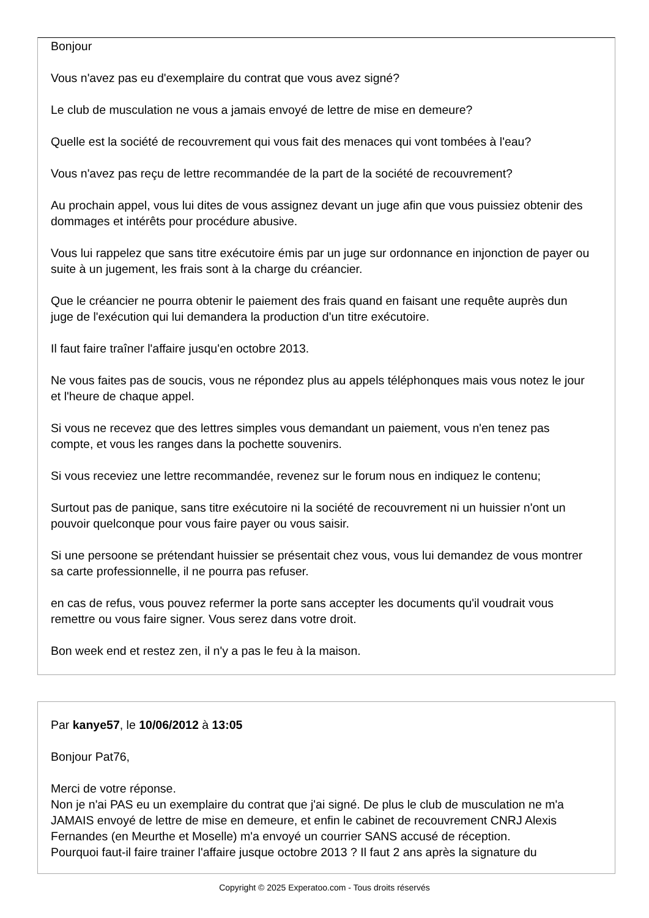Bonjour
Vous n'avez pas eu d'exemplaire du contrat que vous avez signé?
Le club de musculation ne vous a jamais envoyé de lettre de mise en demeure?
Quelle est la société de recouvrement qui vous fait des menaces qui vont tombées à l'eau?
Vous n'avez pas reçu de lettre recommandée de la part de la société de recouvrement?
Au prochain appel, vous lui dites de vous assignez devant un juge afin que vous puissiez obtenir des dommages et intérêts pour procédure abusive.
Vous lui rappelez que sans titre exécutoire émis par un juge sur ordonnance en injonction de payer ou suite à un jugement, les frais sont à la charge du créancier.
Que le créancier ne pourra obtenir le paiement des frais quand en faisant une requête auprès dun juge de l'exécution qui lui demandera la production d'un titre exécutoire.
Il faut faire traîner l'affaire jusqu'en octobre 2013.
Ne vous faites pas de soucis, vous ne répondez plus au appels téléphonques mais vous notez le jour et l'heure de chaque appel.
Si vous ne recevez que des lettres simples vous demandant un paiement, vous n'en tenez pas compte, et vous les ranges dans la pochette souvenirs.
Si vous receviez une lettre recommandée, revenez sur le forum nous en indiquez le contenu;
Surtout pas de panique, sans titre exécutoire ni la société de recouvrement ni un huissier n'ont un pouvoir quelconque pour vous faire payer ou vous saisir.
Si une persoone se prétendant huissier se présentait chez vous, vous lui demandez de vous montrer sa carte professionnelle, il ne pourra pas refuser.
en cas de refus, vous pouvez refermer la porte sans accepter les documents qu'il voudrait vous remettre ou vous faire signer. Vous serez dans votre droit.
Bon week end et restez zen, il n'y a pas le feu à la maison.
Par kanye57, le 10/06/2012 à 13:05
Bonjour Pat76,
Merci de votre réponse.
Non je n'ai PAS eu un exemplaire du contrat que j'ai signé. De plus le club de musculation ne m'a JAMAIS envoyé de lettre de mise en demeure, et enfin le cabinet de recouvrement CNRJ Alexis Fernandes (en Meurthe et Moselle) m'a envoyé un courrier SANS accusé de réception.
Pourquoi faut-il faire trainer l'affaire jusque octobre 2013 ? Il faut 2 ans après la signature du
Copyright © 2025 Experatoo.com - Tous droits réservés